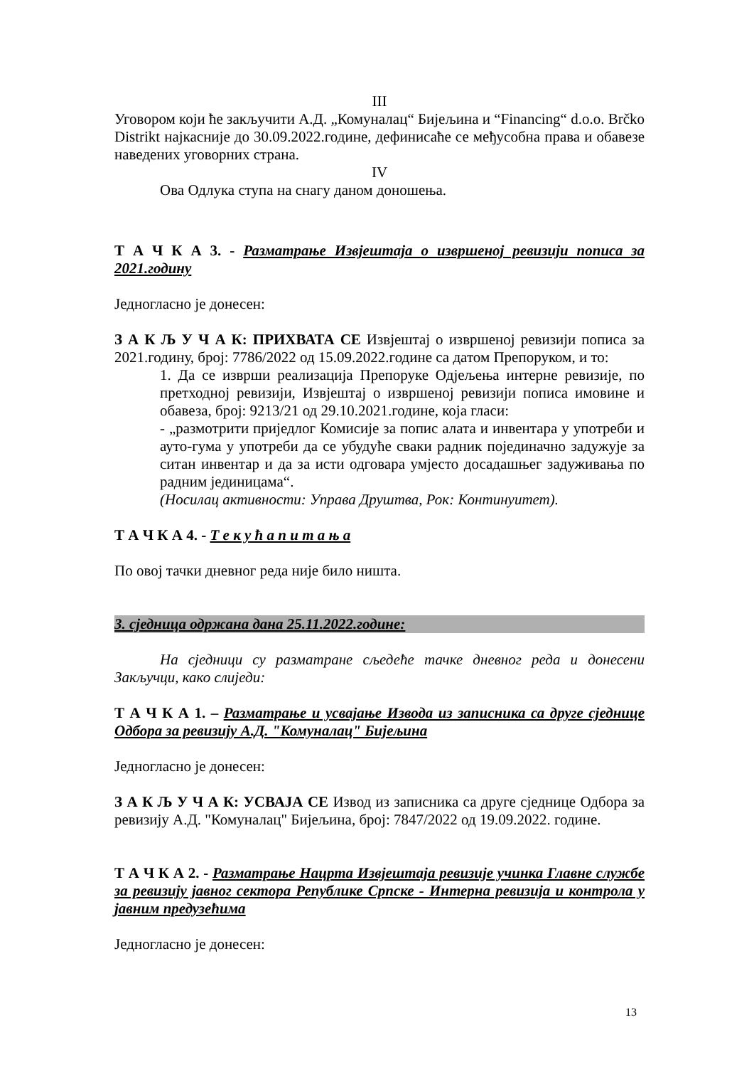III
Уговором који ће закључити А.Д. „Комуналац“ Бијељина и “Financing“ d.o.o. Brčko Distrikt најкасније до 30.09.2022.године, дефинисаће се међусобна права и обавезе наведених уговорних страна.
IV
Ова Одлука ступа на снагу даном доношења.
Т А Ч К А 3. - Разматрање Извјештаја о извршеној ревизији пописа за 2021.годину
Једногласно је донесен:
З А К Љ У Ч А К: ПРИХВАТА СЕ Извјештај о извршеној ревизији пописа за 2021.годину, број: 7786/2022 од 15.09.2022.године са датом Препоруком, и то:
1. Да се изврши реализација Препоруке Одјељења интерне ревизије, по претходној ревизији, Извјештај о извршеној ревизији пописа имовине и обавеза, број: 9213/21 од 29.10.2021.године, која гласи:
- „размотрити приједлог Комисије за попис алата и инвентара у употреби и ауто-гума у употреби да се убудуће сваки радник појединачно задужује за ситан инвентар и да за исти одговара умјесто досадашњег задуживања по радним јединицама“.
(Носилац активности: Управа Друштва, Рок: Континуитет).
Т А Ч К А 4. - Т е к у ћ а п и т а њ а
По овој тачки дневног реда није било ништа.
3. сједница одржана дана 25.11.2022.године:
На сједници су разматране сљедеће тачке дневног реда и донесени Закључци, како слиједи:
Т А Ч К А 1. – Разматрање и усвајање Извода из записника са друге сједнице Одбора за ревизију А.Д. "Комуналац" Бијељина
Једногласно је донесен:
З А К Љ У Ч А К: УСВАЈА СЕ Извод из записника са друге сједнице Одбора за ревизију А.Д. "Комуналац" Бијељина, број: 7847/2022 од 19.09.2022. године.
Т А Ч К А 2. - Разматрање Нацрта Извјештаја ревизије учинка Главне службе за ревизију јавног сектора Републике Српске - Интерна ревизија и контрола у јавним предузећима
Једногласно је донесен:
13